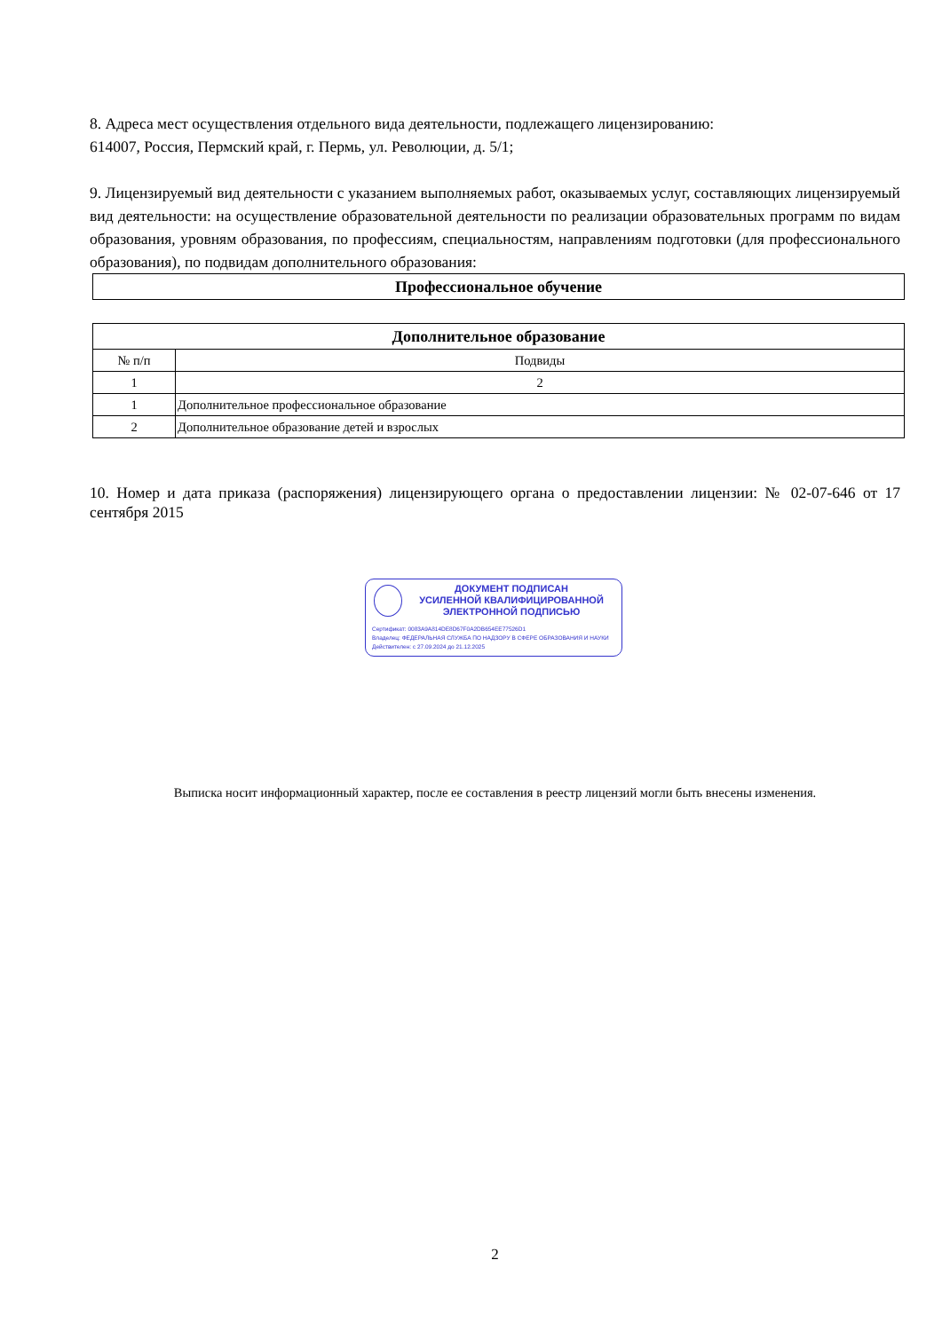8. Адреса мест осуществления отдельного вида деятельности, подлежащего лицензированию:
614007, Россия, Пермский край, г. Пермь, ул. Революции, д. 5/1;
9. Лицензируемый вид деятельности с указанием выполняемых работ, оказываемых услуг, составляющих лицензируемый вид деятельности: на осуществление образовательной деятельности по реализации образовательных программ по видам образования, уровням образования, по профессиям, специальностям, направлениям подготовки (для профессионального образования), по подвидам дополнительного образования:
| Профессиональное обучение |
| --- |
| Дополнительное образование | |
| --- | --- |
| № п/п | Подвиды |
| 1 | 2 |
| 1 | Дополнительное профессиональное образование |
| 2 | Дополнительное образование детей и взрослых |
10. Номер и дата приказа (распоряжения) лицензирующего органа о предоставлении лицензии: № 02-07-646 от 17 сентября 2015
ДОКУМЕНТ ПОДПИСАН
УСИЛЕННОЙ КВАЛИФИЦИРОВАННОЙ
ЭЛЕКТРОННОЙ ПОДПИСЬЮ
Сертификат: 0083A9A814DE8D67F0A2DB654EE77526D1
Владелец: ФЕДЕРАЛЬНАЯ СЛУЖБА ПО НАДЗОРУ В СФЕРЕ ОБРАЗОВАНИЯ И НАУКИ
Действителен: с 27.09.2024 до 21.12.2025
Выписка носит информационный характер, после ее составления в реестр лицензий могли быть внесены изменения.
2